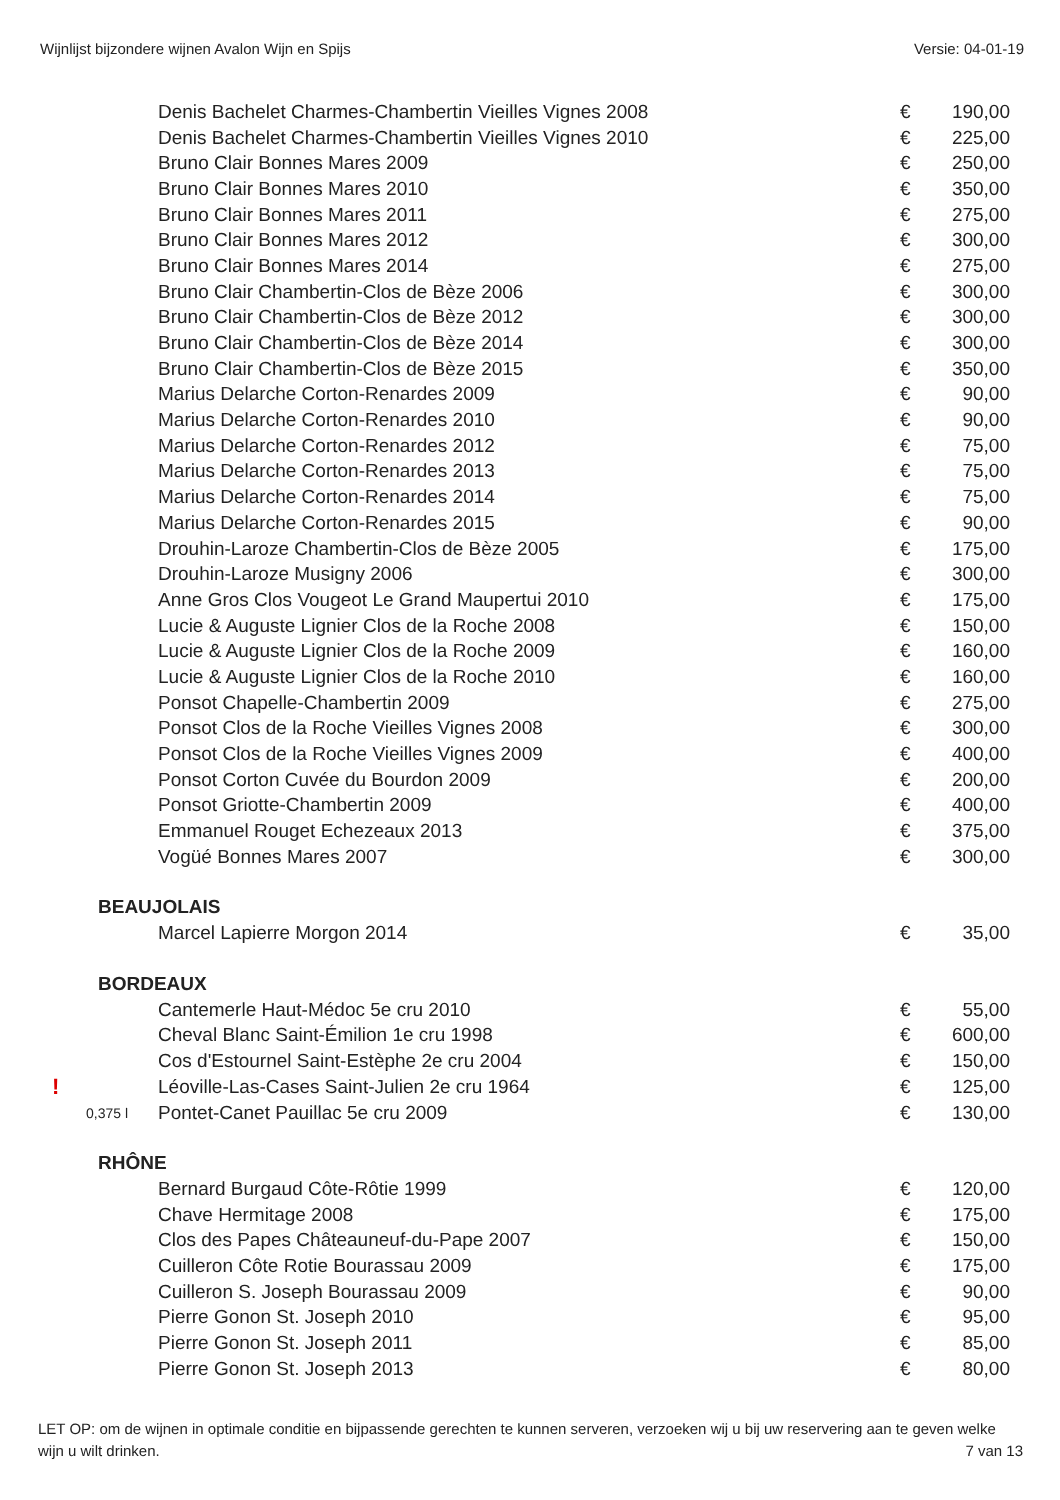Wijnlijst bijzondere wijnen Avalon Wijn en Spijs Versie: 04-01-19
| | Denis Bachelet Charmes-Chambertin Vieilles Vignes 2008 | € | 190,00 |
| | Denis Bachelet Charmes-Chambertin Vieilles Vignes 2010 | € | 225,00 |
| | Bruno Clair Bonnes Mares 2009 | € | 250,00 |
| | Bruno Clair Bonnes Mares 2010 | € | 350,00 |
| | Bruno Clair Bonnes Mares 2011 | € | 275,00 |
| | Bruno Clair Bonnes Mares 2012 | € | 300,00 |
| | Bruno Clair Bonnes Mares 2014 | € | 275,00 |
| | Bruno Clair Chambertin-Clos de Bèze 2006 | € | 300,00 |
| | Bruno Clair Chambertin-Clos de Bèze 2012 | € | 300,00 |
| | Bruno Clair Chambertin-Clos de Bèze 2014 | € | 300,00 |
| | Bruno Clair Chambertin-Clos de Bèze 2015 | € | 350,00 |
| | Marius Delarche Corton-Renardes 2009 | € | 90,00 |
| | Marius Delarche Corton-Renardes 2010 | € | 90,00 |
| | Marius Delarche Corton-Renardes 2012 | € | 75,00 |
| | Marius Delarche Corton-Renardes 2013 | € | 75,00 |
| | Marius Delarche Corton-Renardes 2014 | € | 75,00 |
| | Marius Delarche Corton-Renardes 2015 | € | 90,00 |
| | Drouhin-Laroze Chambertin-Clos de Bèze 2005 | € | 175,00 |
| | Drouhin-Laroze Musigny 2006 | € | 300,00 |
| | Anne Gros Clos Vougeot Le Grand Maupertui 2010 | € | 175,00 |
| | Lucie & Auguste Lignier Clos de la Roche 2008 | € | 150,00 |
| | Lucie & Auguste Lignier Clos de la Roche 2009 | € | 160,00 |
| | Lucie & Auguste Lignier Clos de la Roche 2010 | € | 160,00 |
| | Ponsot Chapelle-Chambertin 2009 | € | 275,00 |
| | Ponsot Clos de la Roche Vieilles Vignes 2008 | € | 300,00 |
| | Ponsot Clos de la Roche Vieilles Vignes 2009 | € | 400,00 |
| | Ponsot Corton Cuvée du Bourdon 2009 | € | 200,00 |
| | Ponsot Griotte-Chambertin 2009 | € | 400,00 |
| | Emmanuel Rouget Echezeaux 2013 | € | 375,00 |
| | Vogüé Bonnes Mares 2007 | € | 300,00 |
| BEAUJOLAIS | | | |
| | Marcel Lapierre Morgon 2014 | € | 35,00 |
| BORDEAUX | | | |
| | Cantemerle Haut-Médoc 5e cru 2010 | € | 55,00 |
| | Cheval Blanc Saint-Émilion 1e cru 1998 | € | 600,00 |
| | Cos d'Estournel Saint-Estèphe 2e cru 2004 | € | 150,00 |
| ! | Léoville-Las-Cases Saint-Julien 2e cru 1964 | € | 125,00 |
| 0,375 l | Pontet-Canet Pauillac 5e cru 2009 | € | 130,00 |
| RHÔNE | | | |
| | Bernard Burgaud Côte-Rôtie 1999 | € | 120,00 |
| | Chave Hermitage 2008 | € | 175,00 |
| | Clos des Papes Châteauneuf-du-Pape 2007 | € | 150,00 |
| | Cuilleron Côte Rotie Bourassau 2009 | € | 175,00 |
| | Cuilleron S. Joseph Bourassau 2009 | € | 90,00 |
| | Pierre Gonon St. Joseph 2010 | € | 95,00 |
| | Pierre Gonon St. Joseph 2011 | € | 85,00 |
| | Pierre Gonon St. Joseph 2013 | € | 80,00 |
LET OP: om de wijnen in optimale conditie en bijpassende gerechten te kunnen serveren, verzoeken wij u bij uw reservering aan te geven welke wijn u wilt drinken.
7 van 13